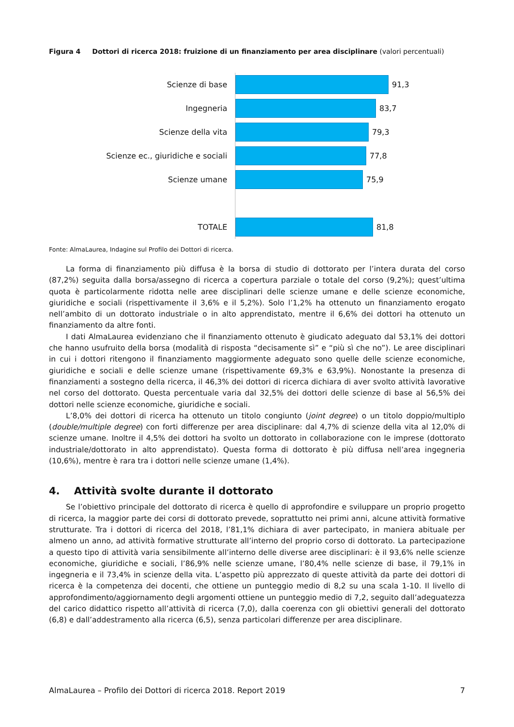Figura 4 Dottori di ricerca 2018: fruizione di un finanziamento per area disciplinare (valori percentuali)
Scienze di base
91,3
Ingegneria
83,7
Scienze della vita
79,3
Scienze ec., giuridiche e sociali
77,8
Scienze umane
75,9
TOTALE
81,8
Fonte: AlmaLaurea, Indagine sul Profilo dei Dottori di ricerca.
La forma di finanziamento più diffusa è la borsa di studio di dottorato per l’intera durata del corso (87,2%) seguita dalla borsa/assegno di ricerca a copertura parziale o totale del corso (9,2%); quest’ultima quota è particolarmente ridotta nelle aree disciplinari delle scienze umane e delle scienze economiche, giuridiche e sociali (rispettivamente il 3,6% e il 5,2%). Solo l’1,2% ha ottenuto un finanziamento erogato nell’ambito di un dottorato industriale o in alto apprendistato, mentre il 6,6% dei dottori ha ottenuto un finanziamento da altre fonti.
I dati AlmaLaurea evidenziano che il finanziamento ottenuto è giudicato adeguato dal 53,1% dei dottori che hanno usufruito della borsa (modalità di risposta “decisamente sì” e “più sì che no”). Le aree disciplinari in cui i dottori ritengono il finanziamento maggiormente adeguato sono quelle delle scienze economiche, giuridiche e sociali e delle scienze umane (rispettivamente 69,3% e 63,9%). Nonostante la presenza di finanziamenti a sostegno della ricerca, il 46,3% dei dottori di ricerca dichiara di aver svolto attività lavorative nel corso del dottorato. Questa percentuale varia dal 32,5% dei dottori delle scienze di base al 56,5% dei dottori nelle scienze economiche, giuridiche e sociali.
L’8,0% dei dottori di ricerca ha ottenuto un titolo congiunto (joint degree) o un titolo doppio/multiplo (double/multiple degree) con forti differenze per area disciplinare: dal 4,7% di scienze della vita al 12,0% di scienze umane. Inoltre il 4,5% dei dottori ha svolto un dottorato in collaborazione con le imprese (dottorato industriale/dottorato in alto apprendistato). Questa forma di dottorato è più diffusa nell’area ingegneria (10,6%), mentre è rara tra i dottori nelle scienze umane (1,4%).
4. Attività svolte durante il dottorato
Se l’obiettivo principale del dottorato di ricerca è quello di approfondire e sviluppare un proprio progetto di ricerca, la maggior parte dei corsi di dottorato prevede, soprattutto nei primi anni, alcune attività formative strutturate. Tra i dottori di ricerca del 2018, l’81,1% dichiara di aver partecipato, in maniera abituale per almeno un anno, ad attività formative strutturate all’interno del proprio corso di dottorato. La partecipazione a questo tipo di attività varia sensibilmente all’interno delle diverse aree disciplinari: è il 93,6% nelle scienze economiche, giuridiche e sociali, l’86,9% nelle scienze umane, l’80,4% nelle scienze di base, il 79,1% in ingegneria e il 73,4% in scienze della vita. L’aspetto più apprezzato di queste attività da parte dei dottori di ricerca è la competenza dei docenti, che ottiene un punteggio medio di 8,2 su una scala 1-10. Il livello di approfondimento/aggiornamento degli argomenti ottiene un punteggio medio di 7,2, seguito dall’adeguatezza del carico didattico rispetto all’attività di ricerca (7,0), dalla coerenza con gli obiettivi generali del dottorato (6,8) e dall’addestramento alla ricerca (6,5), senza particolari differenze per area disciplinare.
AlmaLaurea – Profilo dei Dottori di ricerca 2018. Report 2019 7